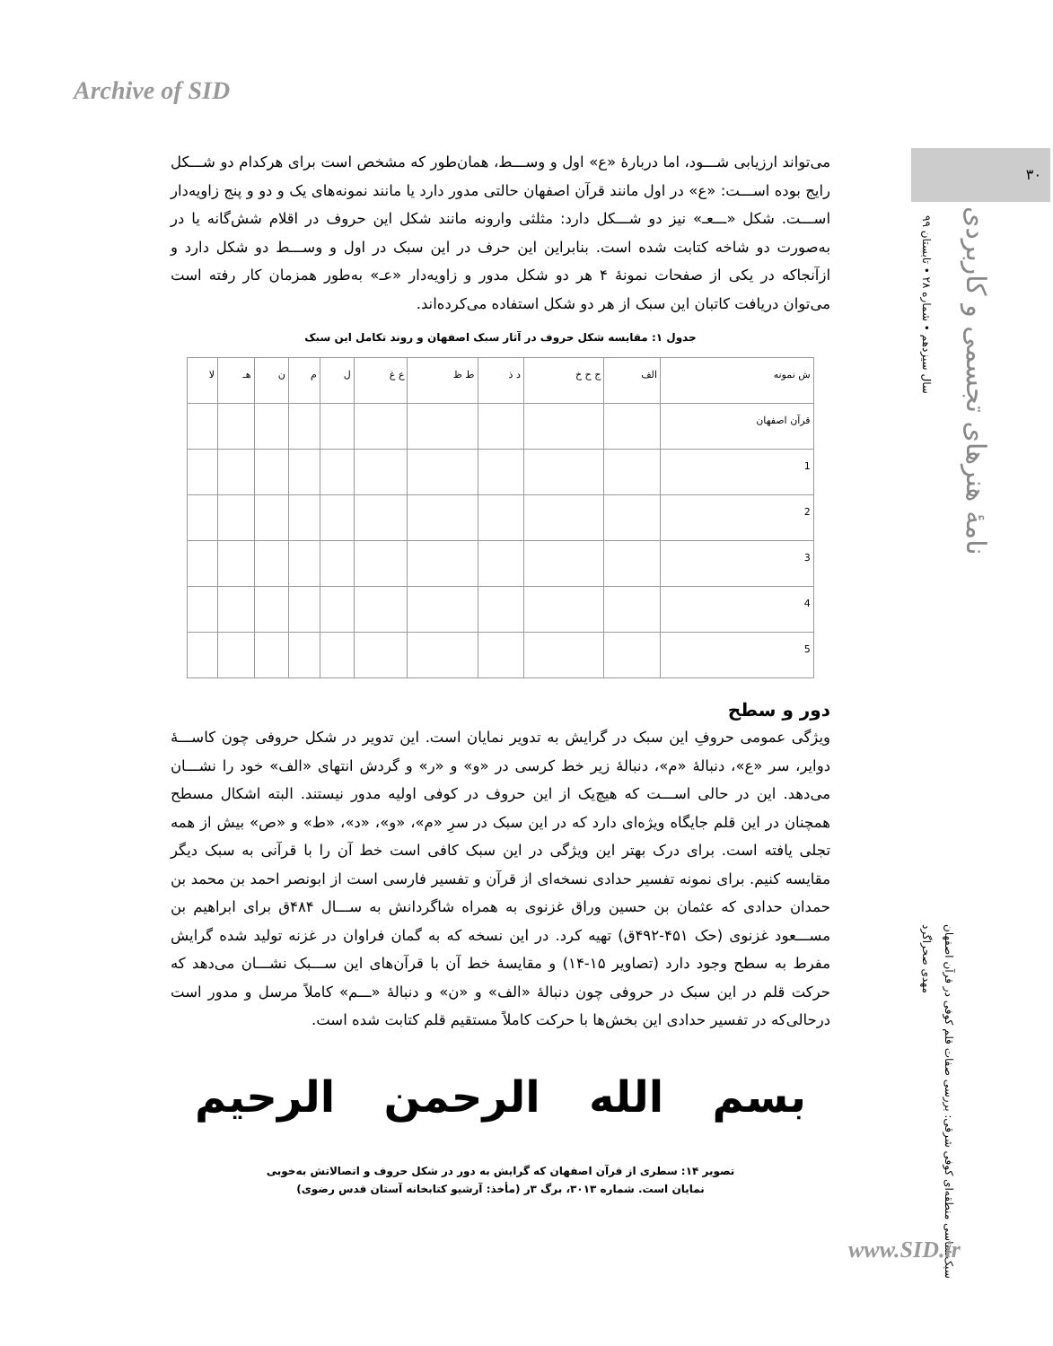Archive of SID
۳۰
سال سیزدهم • شماره ۲۸ • تابستان ۹۹
نامۀ هنرهای تجسمی و کاربردی
می‌تواند ارزیابی شـــود، اما دربارۀ «ع» اول و وســـط، همان‌طور که مشخص است برای هرکدام دو شـــکل رایج بوده اســـت: «ع» در اول مانند قرآن اصفهان حالتی مدور دارد یا مانند نمونه‌های یک و دو و پنج زاویه‌دار اســـت. شکل «ـــعـ» نیز دو شـــکل دارد: مثلثی وارونه مانند شکل این حروف در اقلام شش‌گانه یا در به‌صورت دو شاخه کتابت شده است. بنابراین این حرف در این سبک در اول و وســـط دو شکل دارد و ازآنجاکه در یکی از صفحات نمونۀ ۴ هر دو شکل مدور و زاویه‌دار «عـ» به‌طور همزمان کار رفته است می‌توان دریافت کاتبان این سبک از هر دو شکل استفاده می‌کرده‌اند.
جدول ۱: مقایسه شکل حروف در آثار سبک اصفهان و روند تکامل این سبک
| ش نمونه | الف | ج ح خ | د ذ | ط ظ | ع غ | ل | م | ن | هـ | لا |
| قرآن اصفهان | | | | | | | | | | |
| 1 | | | | | | | | | | |
| 2 | | | | | | | | | | |
| 3 | | | | | | | | | | |
| 4 | | | | | | | | | | |
| 5 | | | | | | | | | | |
دور و سطح
ویژگی عمومی حروفِ این سبک در گرایش به تدویر نمایان است. این تدویر در شکل حروفی چون کاســـۀ دوایر، سر «ع»، دنبالۀ «م»، دنبالۀ زیر خط کرسی در «و» و «ر» و گردش انتهای «الف» خود را نشـــان می‌دهد. این در حالی اســـت که هیچ‌یک از این حروف در کوفی اولیه مدور نیستند. البته اشکال مسطح همچنان در این قلم جایگاه ویژه‌ای دارد که در این سبک در سرِ «م»، «و»، «د»، «ط» و «ص» بیش از همه تجلی یافته است. برای درک بهتر این ویژگی در این سبک کافی است خط آن را با قرآنی به سبک دیگر مقایسه کنیم. برای نمونه تفسیر حدادی نسخه‌ای از قرآن و تفسیر فارسی است از ابونصر احمد بن محمد بن حمدان حدادی که عثمان بن حسین وراق غزنوی به همراه شاگردانش به ســـال ۴۸۴ق برای ابراهیم بن مســـعود غزنوی (حک ۴۵۱-۴۹۲ق) تهیه کرد. در این نسخه که به گمان فراوان در غزنه تولید شده گرایش مفرط به سطح وجود دارد (تصاویر ۱۵-۱۴) و مقایسۀ خط آن با قرآن‌های این ســـبک نشـــان می‌دهد که حرکت قلم در این سبک در حروفی چون دنبالۀ «الف» و «ن» و دنبالۀ «ـــم» کاملاً مرسل و مدور است درحالی‌که در تفسیر حدادی این بخش‌ها با حرکت کاملاً مستقیم قلم کتابت شده است.
بسم الله الرحمن الرحيم
تصویر ۱۴: سطری از قرآن اصفهان که گرایش به دور در شکل حروف و اتصالاتش به‌خوبی
نمایان است. شماره ۳۰۱۳، برگ ۳ر (مأخذ: آرشیو کتابخانه آستان قدس رضوی)
مهدی صحراگرد
سبک‌شناسی منطقه‌ای کوفی شرقی: بررسی صفات قلم کوفی در قرآن اصفهان
www.SID.ir